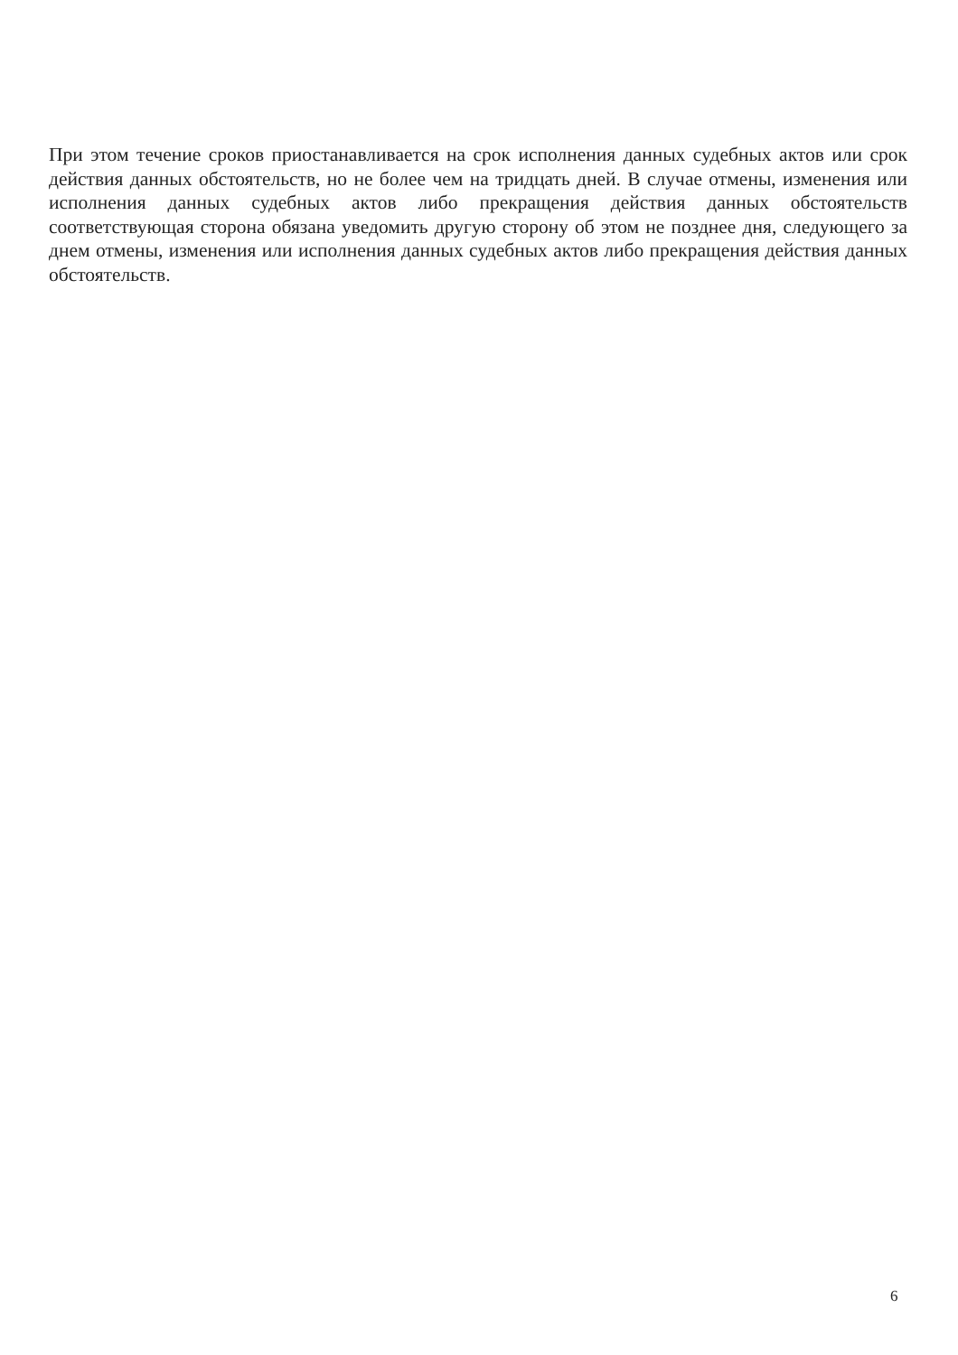При этом течение сроков приостанавливается на срок исполнения данных судебных актов или срок действия данных обстоятельств, но не более чем на тридцать дней. В случае отмены, изменения или исполнения данных судебных актов либо прекращения действия данных обстоятельств соответствующая сторона обязана уведомить другую сторону об этом не позднее дня, следующего за днем отмены, изменения или исполнения данных судебных актов либо прекращения действия данных обстоятельств.
6